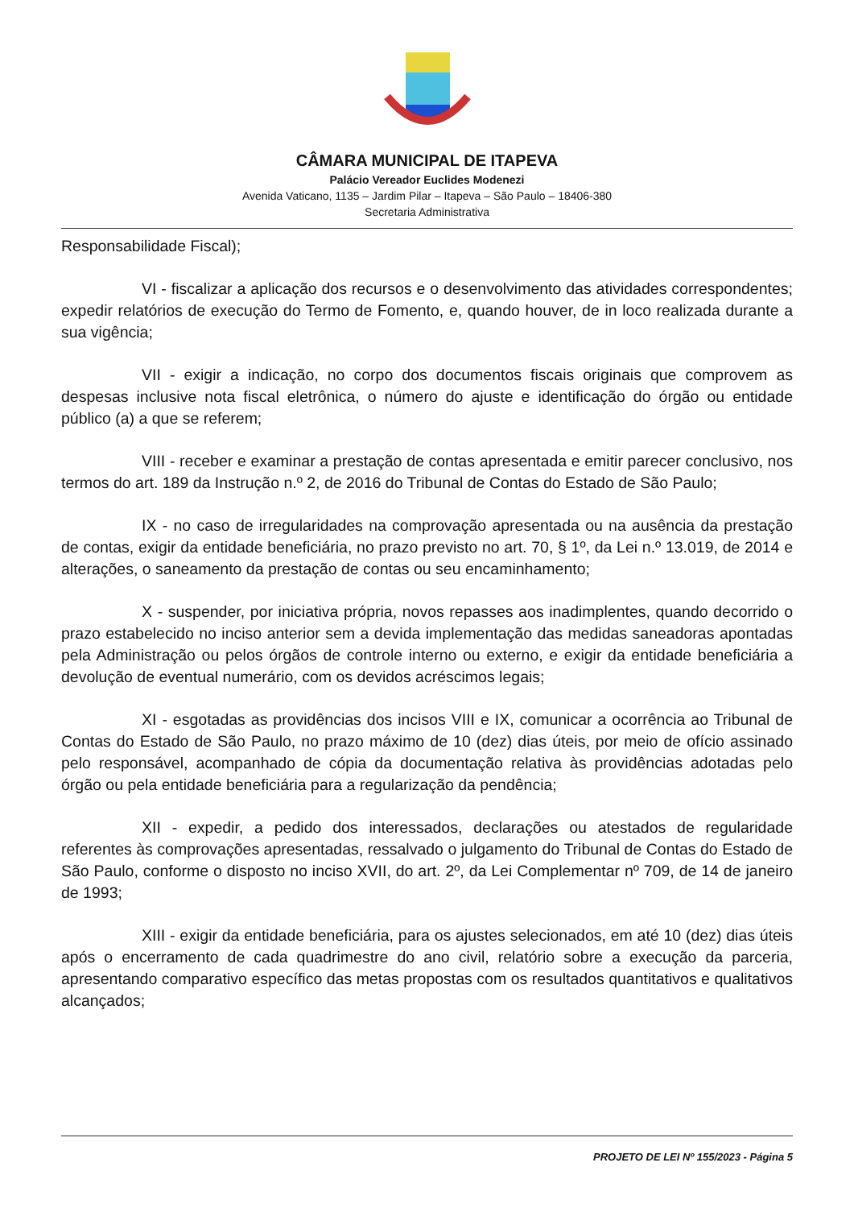CÂMARA MUNICIPAL DE ITAPEVA
Palácio Vereador Euclides Modenezi
Avenida Vaticano, 1135 – Jardim Pilar – Itapeva – São Paulo – 18406-380
Secretaria Administrativa
Responsabilidade Fiscal);
VI - fiscalizar a aplicação dos recursos e o desenvolvimento das atividades correspondentes; expedir relatórios de execução do Termo de Fomento, e, quando houver, de in loco realizada durante a sua vigência;
VII - exigir a indicação, no corpo dos documentos fiscais originais que comprovem as despesas inclusive nota fiscal eletrônica, o número do ajuste e identificação do órgão ou entidade público (a) a que se referem;
VIII - receber e examinar a prestação de contas apresentada e emitir parecer conclusivo, nos termos do art. 189 da Instrução n.º 2, de 2016 do Tribunal de Contas do Estado de São Paulo;
IX - no caso de irregularidades na comprovação apresentada ou na ausência da prestação de contas, exigir da entidade beneficiária, no prazo previsto no art. 70, § 1º, da Lei n.º 13.019, de 2014 e alterações, o saneamento da prestação de contas ou seu encaminhamento;
X - suspender, por iniciativa própria, novos repasses aos inadimplentes, quando decorrido o prazo estabelecido no inciso anterior sem a devida implementação das medidas saneadoras apontadas pela Administração ou pelos órgãos de controle interno ou externo, e exigir da entidade beneficiária a devolução de eventual numerário, com os devidos acréscimos legais;
XI - esgotadas as providências dos incisos VIII e IX, comunicar a ocorrência ao Tribunal de Contas do Estado de São Paulo, no prazo máximo de 10 (dez) dias úteis, por meio de ofício assinado pelo responsável, acompanhado de cópia da documentação relativa às providências adotadas pelo órgão ou pela entidade beneficiária para a regularização da pendência;
XII - expedir, a pedido dos interessados, declarações ou atestados de regularidade referentes às comprovações apresentadas, ressalvado o julgamento do Tribunal de Contas do Estado de São Paulo, conforme o disposto no inciso XVII, do art. 2º, da Lei Complementar nº 709, de 14 de janeiro de 1993;
XIII - exigir da entidade beneficiária, para os ajustes selecionados, em até 10 (dez) dias úteis após o encerramento de cada quadrimestre do ano civil, relatório sobre a execução da parceria, apresentando comparativo específico das metas propostas com os resultados quantitativos e qualitativos alcançados;
PROJETO DE LEI Nº 155/2023 - Página 5